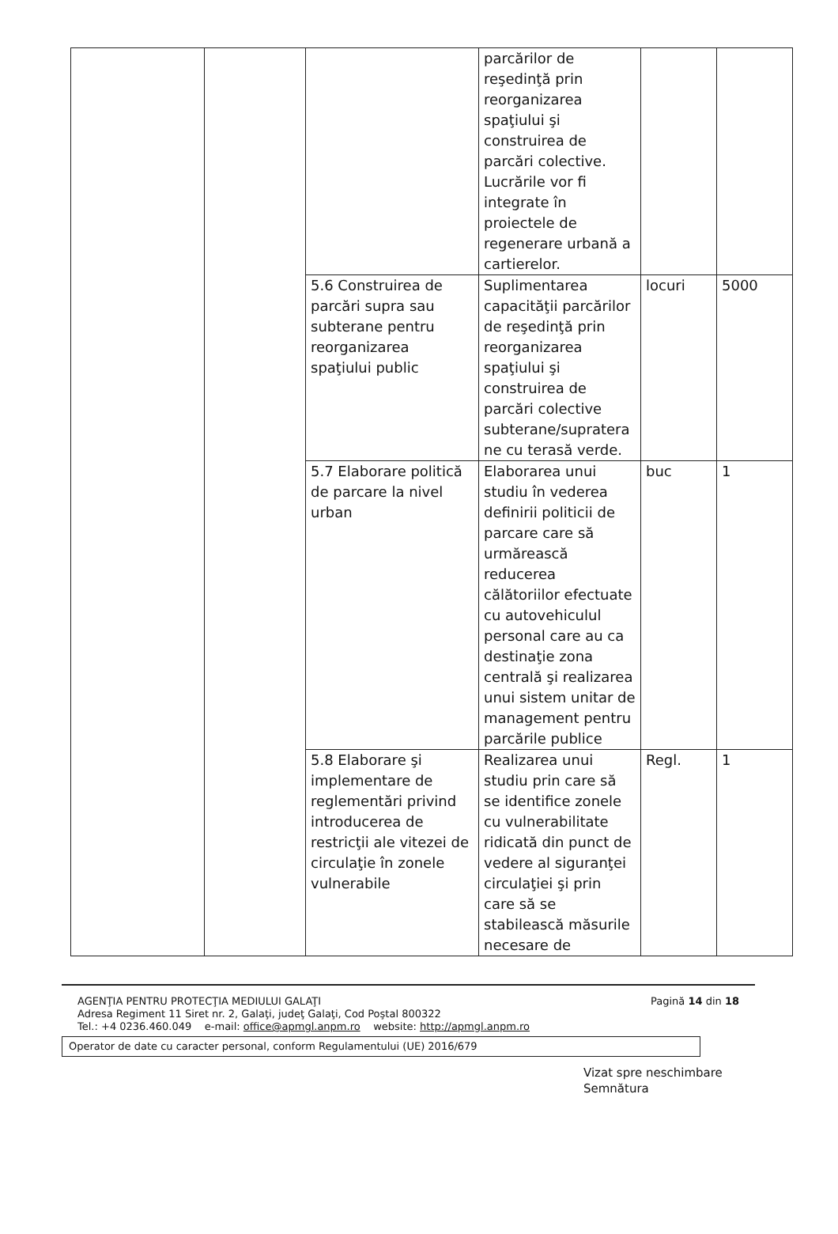| | | | parcărilor de reşedinţă prin reorganizarea spaţiului şi construirea de parcări colective. Lucrările vor fi integrate în proiectele de regenerare urbană a cartierelor. | | |
| | | 5.6 Construirea de parcări supra sau subterane pentru reorganizarea spaţiului public | Suplimentarea capacităţii parcărilor de reşedinţă prin reorganizarea spaţiului şi construirea de parcări colective subterane/supratera ne cu terasă verde. | locuri | 5000 |
| | | 5.7 Elaborare politică de parcare la nivel urban | Elaborarea unui studiu în vederea definirii politicii de parcare care să urmărească reducerea călătoriilor efectuate cu autovehiculul personal care au ca destinaţie zona centrală şi realizarea unui sistem unitar de management pentru parcările publice | buc | 1 |
| | | 5.8 Elaborare şi implementare de reglementări privind introducerea de restricţii ale vitezei de circulaţie în zonele vulnerabile | Realizarea unui studiu prin care să se identifice zonele cu vulnerabilitate ridicată din punct de vedere al siguranţei circulaţiei şi prin care să se stabilească măsurile necesare de | Regl. | 1 |
AGENŢIA PENTRU PROTECŢIA MEDIULUI GALAŢI
Adresa Regiment 11 Siret nr. 2, Galaţi, judeţ Galaţi, Cod Poştal 800322
Tel.: +4 0236.460.049 e-mail: office@apmgl.anpm.ro website: http://apmgl.anpm.ro
Pagină 14 din 18
Operator de date cu caracter personal, conform Regulamentului (UE) 2016/679
Vizat spre neschimbare
Semnătura